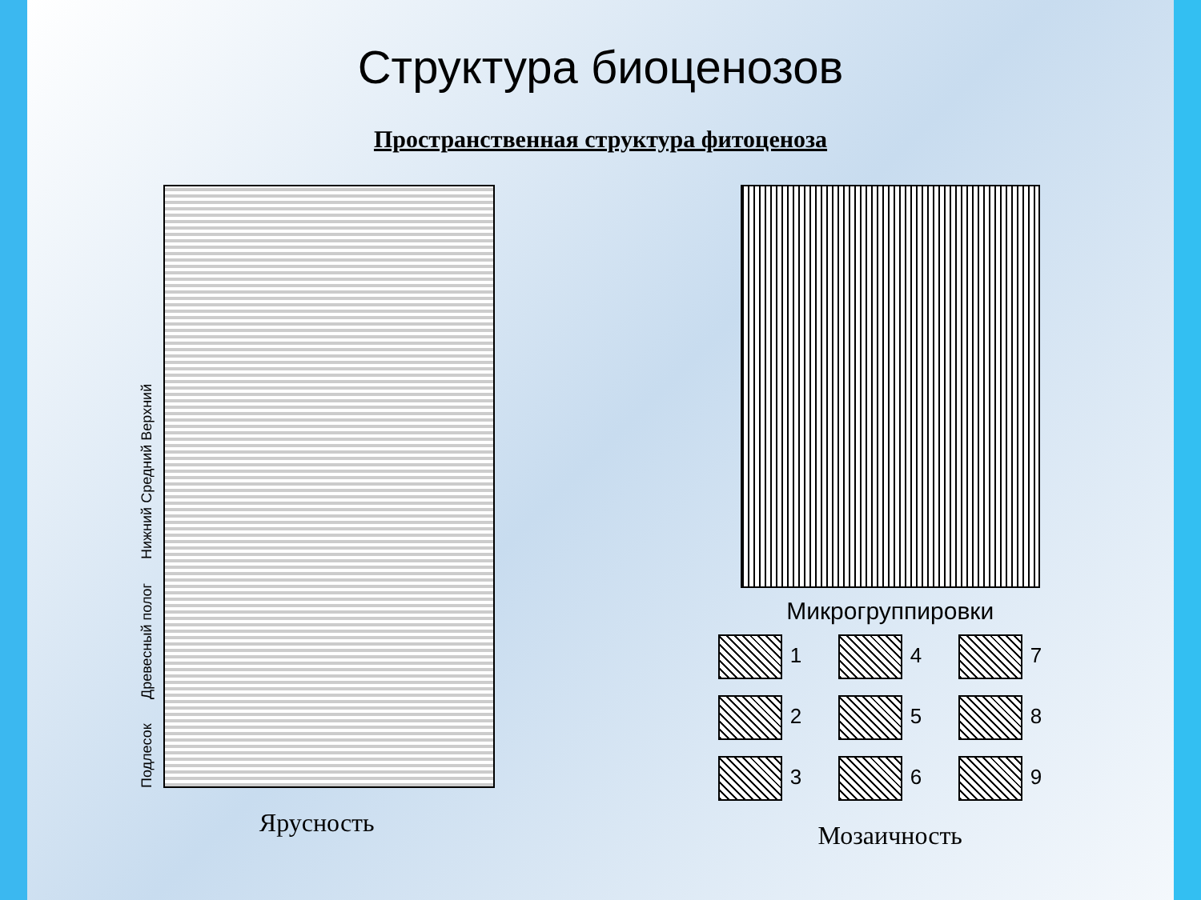Структура биоценозов
Пространственная структура фитоценоза
Подлесок Древесный полог Нижний Средний Верхний
Ярусность
Микрогруппировки
1
4
7
2
5
8
3
6
9
Мозаичность